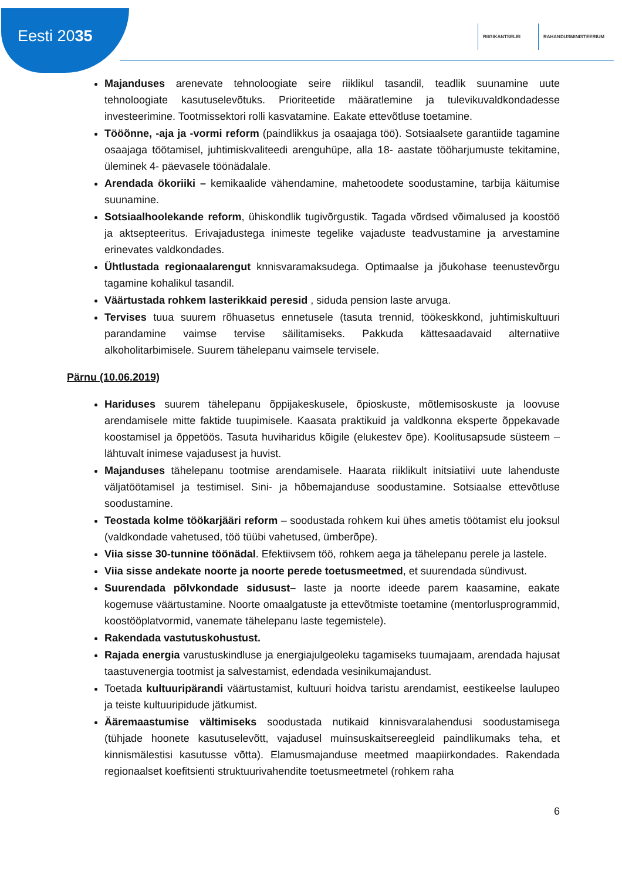Eesti 2035
RIIGIKANTSELEI RAHANDUSMINISTEERIUM
Majanduses arenevate tehnoloogiate seire riiklikul tasandil, teadlik suunamine uute tehnoloogiate kasutuselevõtuks. Prioriteetide määratlemine ja tulevikuvaldkondadesse investeerimine. Tootmissektori rolli kasvatamine. Eakate ettevõtluse toetamine.
Tööõnne, -aja ja -vormi reform (paindlikkus ja osaajaga töö). Sotsiaalsete garantiide tagamine osaajaga töötamisel, juhtimiskvaliteedi arenguhüpe, alla 18- aastate tööharjumuste tekitamine, üleminek 4- päevasele töönädalale.
Arendada ökoriiki – kemikaalide vähendamine, mahetoodete soodustamine, tarbija käitumise suunamine.
Sotsiaalhoolekande reform, ühiskondlik tugivõrgustik. Tagada võrdsed võimalused ja koostöö ja aktsepteeritus. Erivajadustega inimeste tegelike vajaduste teadvustamine ja arvestamine erinevates valdkondades.
Ühtlustada regionaalarengut knnisvaramaksudega. Optimaalse ja jõukohase teenustevõrgu tagamine kohalikul tasandil.
Väärtustada rohkem lasterikkaid peresid , siduda pension laste arvuga.
Tervises tuua suurem rõhuasetus ennetusele (tasuta trennid, töökeskkond, juhtimiskultuuri parandamine vaimse tervise säilitamiseks. Pakkuda kättesaadavaid alternatiive alkoholitarbimisele. Suurem tähelepanu vaimsele tervisele.
Pärnu (10.06.2019)
Hariduses suurem tähelepanu õppijakeskusele, õpioskuste, mõtlemisoskuste ja loovuse arendamisele mitte faktide tuupimisele. Kaasata praktikuid ja valdkonna eksperte õppekavade koostamisel ja õppetöös. Tasuta huviharidus kõigile (elukestev õpe). Koolitusapsude süsteem – lähtuvalt inimese vajadusest ja huvist.
Majanduses tähelepanu tootmise arendamisele. Haarata riiklikult initsiatiivi uute lahenduste väljatöötamisel ja testimisel. Sini- ja hõbemajanduse soodustamine. Sotsiaalse ettevõtluse soodustamine.
Teostada kolme töökarjääri reform – soodustada rohkem kui ühes ametis töötamist elu jooksul (valdkondade vahetused, töö tüübi vahetused, ümberõpe).
Viia sisse 30-tunnine töönädal. Efektiivsem töö, rohkem aega ja tähelepanu perele ja lastele.
Viia sisse andekate noorte ja noorte perede toetusmeetmed, et suurendada sündivust.
Suurendada põlvkondade sidusust– laste ja noorte ideede parem kaasamine, eakate kogemuse väärtustamine. Noorte omaalgatuste ja ettevõtmiste toetamine (mentorlusprogrammid, koostööplatvormid, vanemate tähelepanu laste tegemistele).
Rakendada vastutuskohustust.
Rajada energia varustuskindluse ja energiajulgeoleku tagamiseks tuumajaam, arendada hajusat taastuvenergia tootmist ja salvestamist, edendada vesinikumajandust.
Toetada kultuuripärandi väärtustamist, kultuuri hoidva taristu arendamist, eestikeelse laulupeo ja teiste kultuuripidude jätkumist.
Ääremaastumise vältimiseks soodustada nutikaid kinnisvaralahendusi soodustamisega (tühjade hoonete kasutuselevõtt, vajadusel muinsuskaitsereegleid paindlikumaks teha, et kinnismälestisi kasutusse võtta). Elamusmajanduse meetmed maapiirkondades. Rakendada regionaalset koefitsienti struktuurivahendite toetusmeetmetel (rohkem raha
6